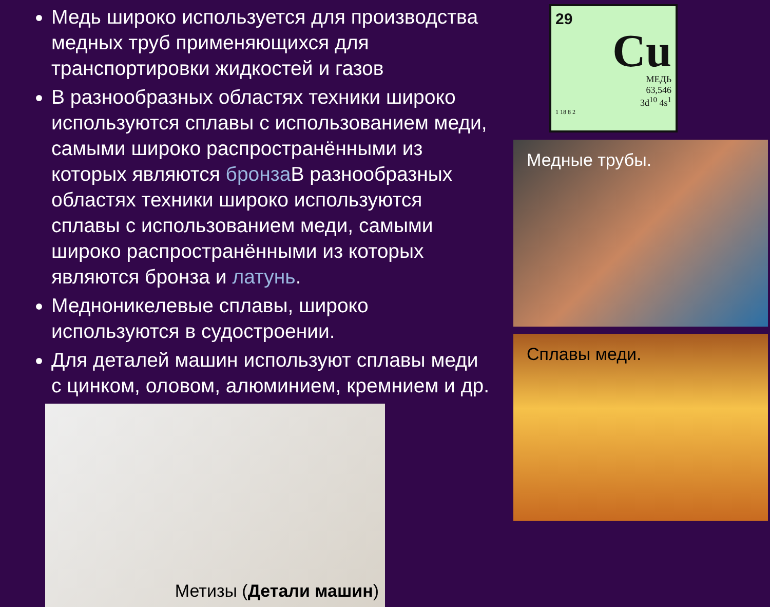Медь широко используется для производства медных труб применяющихся для транспортировки жидкостей и газов
В разнообразных областях техники широко используются сплавы с использованием меди, самыми широко распространёнными из которых являются бронза В разнообразных областях техники широко используются сплавы с использованием меди, самыми широко распространёнными из которых являются бронза и латунь.
Медноникелевые сплавы, широко используются в судостроении.
Для деталей машин используют сплавы меди с цинком, оловом, алюминием, кремнием и др.
Метизы (Детали машин)
29
Cu
МЕДЬ
63,546
3d<sup>10</sup> 4s<sup>1</sup>
1 18 8 2
Медные трубы.
Сплавы меди.